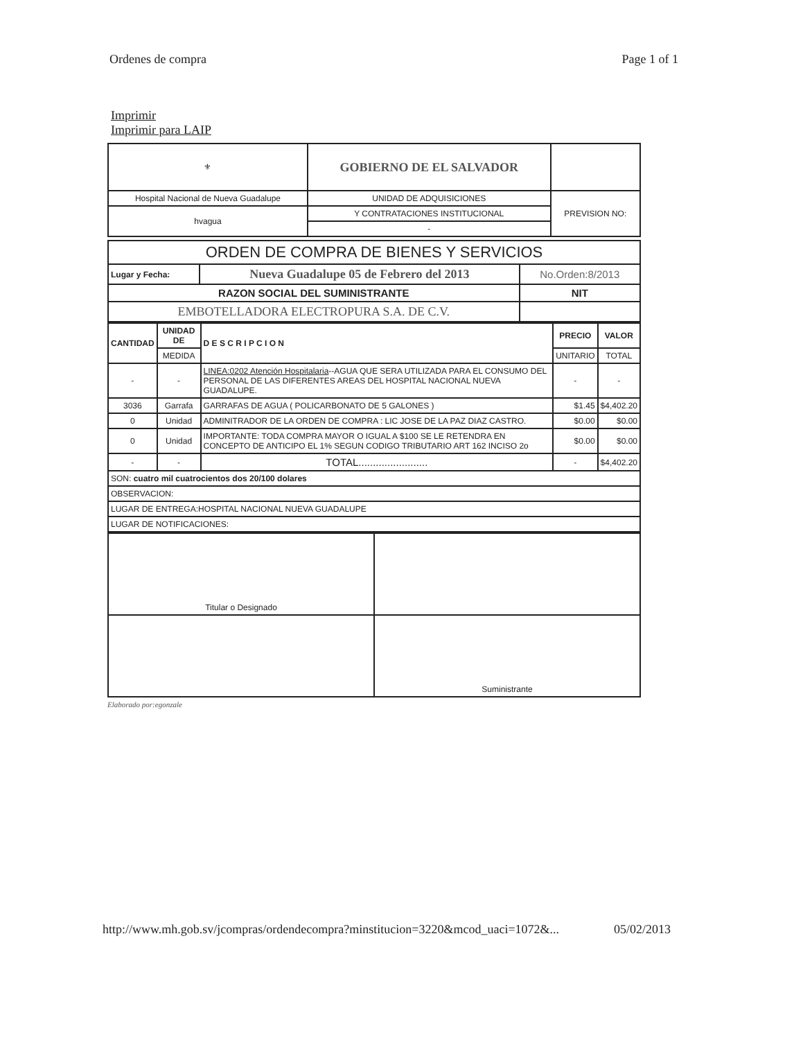Ordenes de compra Page 1 of 1
Imprimir
Imprimir para LAIP
| ⚜ | GOBIERNO DE EL SALVADOR | |
| Hospital Nacional de Nueva Guadalupe | UNIDAD DE ADQUISICIONES | PREVISION NO: |
| hvagua | Y CONTRATACIONES INSTITUCIONAL | |
| | - | |
| ORDEN DE COMPRA DE BIENES Y SERVICIOS | | |
| Lugar y Fecha: | Nueva Guadalupe 05 de Febrero del 2013 | No.Orden:8/2013 |
| RAZON SOCIAL DEL SUMINISTRANTE | | NIT |
| EMBOTELLADORA ELECTROPURA S.A. DE C.V. | | |
| CANTIDAD | UNIDAD DE | D E S C R I P C I O N | PRECIO | VALOR |
| --- | --- | --- | --- | --- |
| | MEDIDA | | UNITARIO | TOTAL |
| - | - | LINEA:0202 Atención Hospitalaria --AGUA QUE SERA UTILIZADA PARA EL CONSUMO DEL PERSONAL DE LAS DIFERENTES AREAS DEL HOSPITAL NACIONAL NUEVA GUADALUPE. | - | - |
| 3036 | Garrafa | GARRAFAS DE AGUA ( POLICARBONATO DE 5 GALONES ) | $1.45 | $4,402.20 |
| 0 | Unidad | ADMINITRADOR DE LA ORDEN DE COMPRA : LIC JOSE DE LA PAZ DIAZ CASTRO. | $0.00 | $0.00 |
| 0 | Unidad | IMPORTANTE: TODA COMPRA MAYOR O IGUAL A $100 SE LE RETENDRA EN CONCEPTO DE ANTICIPO EL 1% SEGUN CODIGO TRIBUTARIO ART 162 INCISO 2o | $0.00 | $0.00 |
| - | - | TOTAL........................ | - | $4,402.20 |
| SON: cuatro mil cuatrocientos dos 20/100 dolares | | | | |
| OBSERVACION: | | | | |
| LUGAR DE ENTREGA:HOSPITAL NACIONAL NUEVA GUADALUPE | | | | |
| LUGAR DE NOTIFICACIONES: | | | | |
| Titular o Designado | |
| | Suministrante |
Elaborado por:egonzale
http://www.mh.gob.sv/jcompras/ordendecompra?minstitucion=3220&mcod_uaci=1072&... 05/02/2013